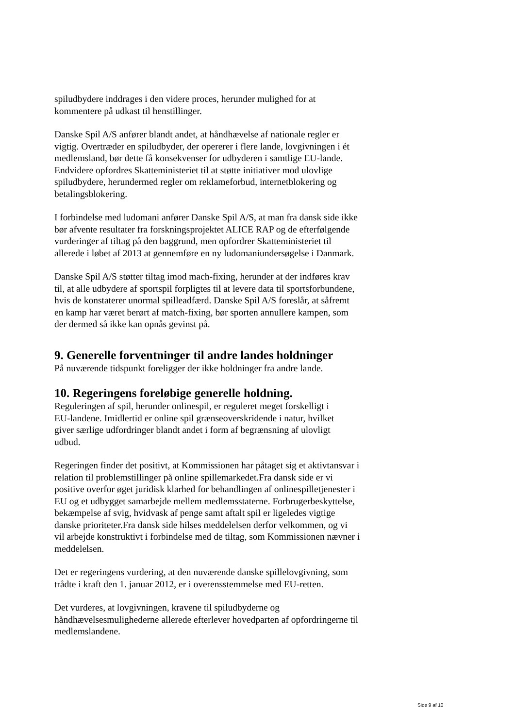spiludbydere inddrages i den videre proces, herunder mulighed for at
kommentere på udkast til henstillinger.
Danske Spil A/S anfører blandt andet, at håndhævelse af nationale regler er
vigtig. Overtræder en spiludbyder, der opererer i flere lande, lovgivningen i ét
medlemsland, bør dette få konsekvenser for udbyderen i samtlige EU-lande.
Endvidere opfordres Skatteministeriet til at støtte initiativer mod ulovlige
spiludbydere, herundermed regler om reklameforbud, internetblokering og
betalingsblokering.
I forbindelse med ludomani anfører Danske Spil A/S, at man fra dansk side ikke
bør afvente resultater fra forskningsprojektet ALICE RAP og de efterfølgende
vurderinger af tiltag på den baggrund, men opfordrer Skatteministeriet til
allerede i løbet af 2013 at gennemføre en ny ludomaniundersøgelse i Danmark.
Danske Spil A/S støtter tiltag imod mach-fixing, herunder at der indføres krav
til, at alle udbydere af sportspil forpligtes til at levere data til sportsforbundene,
hvis de konstaterer unormal spilleadfærd. Danske Spil A/S foreslår, at såfremt
en kamp har været berørt af match-fixing, bør sporten annullere kampen, som
der dermed så ikke kan opnås gevinst på.
9. Generelle forventninger til andre landes holdninger
På nuværende tidspunkt foreligger der ikke holdninger fra andre lande.
10. Regeringens foreløbige generelle holdning.
Reguleringen af spil, herunder onlinespil, er reguleret meget forskelligt i
EU-landene. Imidlertid er online spil grænseoverskridende i natur, hvilket
giver særlige udfordringer blandt andet i form af begrænsning af ulovligt
udbud.
Regeringen finder det positivt, at Kommissionen har påtaget sig et aktivtansvar i
relation til problemstillinger på online spillemarkedet.Fra dansk side er vi
positive overfor øget juridisk klarhed for behandlingen af onlinespilletjenester i
EU og et udbygget samarbejde mellem medlemsstaterne. Forbrugerbeskyttelse,
bekæmpelse af svig, hvidvask af penge samt aftalt spil er ligeledes vigtige
danske prioriteter.Fra dansk side hilses meddelelsen derfor velkommen, og vi
vil arbejde konstruktivt i forbindelse med de tiltag, som Kommissionen nævner i
meddelelsen.
Det er regeringens vurdering, at den nuværende danske spillelovgivning, som
trådte i kraft den 1. januar 2012, er i overensstemmelse med EU-retten.
Det vurderes, at lovgivningen, kravene til spiludbyderne og
håndhævelsesmulighederne allerede efterlever hovedparten af opfordringerne til
medlemslandene.
Side 9 af 10